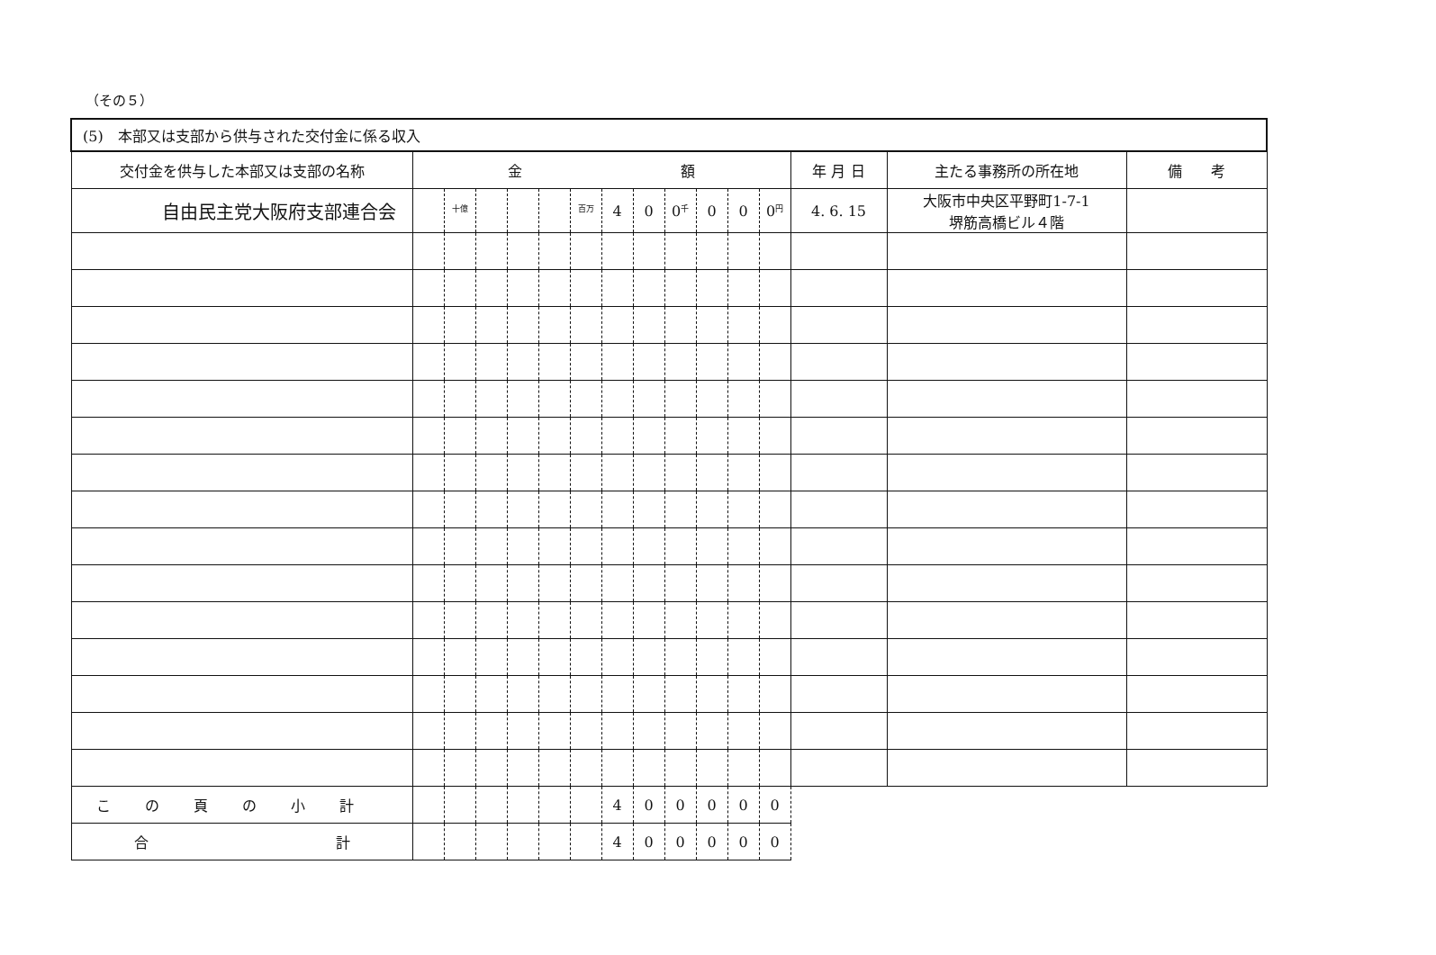（その５）
| (5) 本部又は支部から供与された交付金に係る収入 | | | | | | | | | | | | | | | |
| 交付金を供与した本部又は支部の名称 | 金 額 | | | | | | | | | | | | 年 月 日 | 主たる事務所の所在地 | 備 考 |
| 自由民主党大阪府支部連合会 | | 十億 | | | | 百万 | 4 | 0 | 0<sup>千</sup> | 0 | 0 | 0<sup>円</sup> | 4. 6. 15 | 大阪市中央区平野町1-7-1 堺筋高橋ビル４階 | |
| この頁の小計 | | | | | | | 4 | 0 | 0 | 0 | 0 | 0 | | | |
| 合 計 | | | | | | | 4 | 0 | 0 | 0 | 0 | 0 | | | |